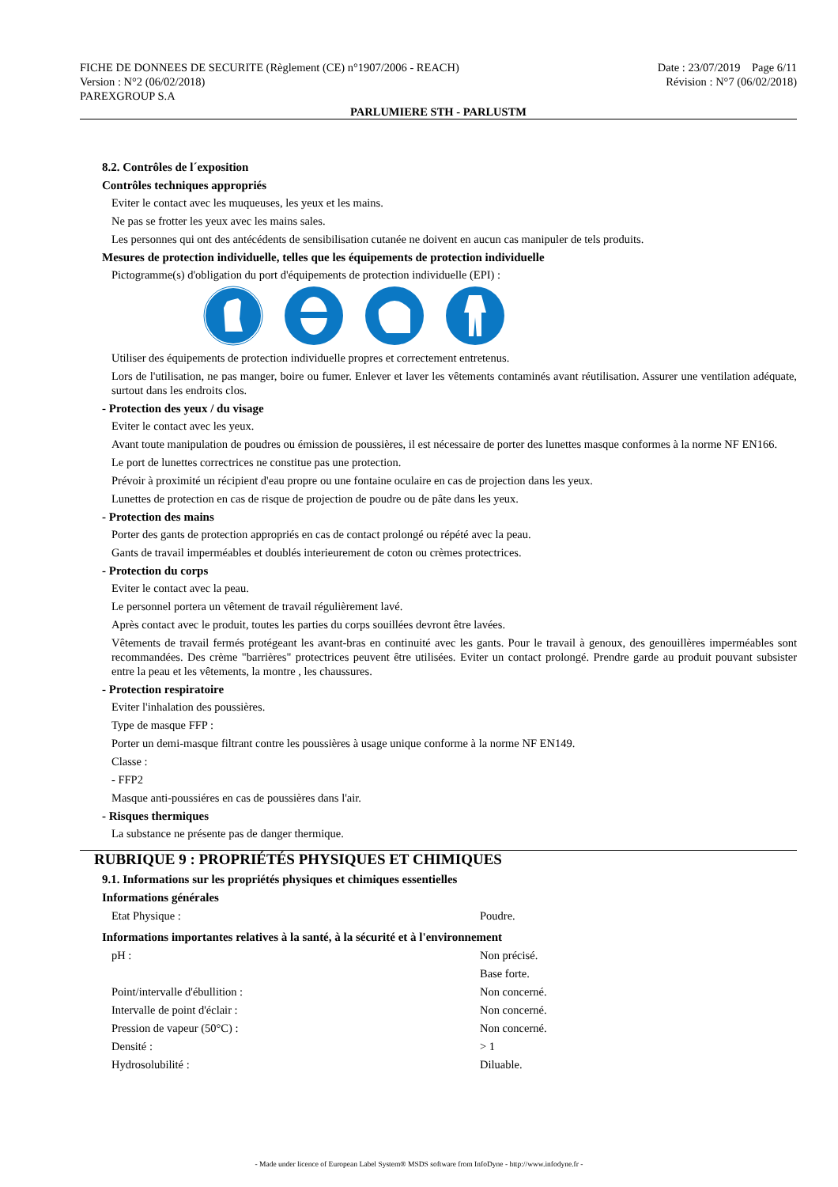Date : 23/07/2019 Page 6/11
Révision : N°7 (06/02/2018)
FICHE DE DONNEES DE SECURITE (Règlement (CE) n°1907/2006 - REACH)
Version : N°2 (06/02/2018)
PAREXGROUP S.A
PARLUMIERE STH - PARLUSTM
8.2. Contrôles de l´exposition
Contrôles techniques appropriés
Eviter le contact avec les muqueuses, les yeux et les mains.
Ne pas se frotter les yeux avec les mains sales.
Les personnes qui ont des antécédents de sensibilisation cutanée ne doivent en aucun cas manipuler de tels produits.
Mesures de protection individuelle, telles que les équipements de protection individuelle
Pictogramme(s) d'obligation du port d'équipements de protection individuelle (EPI) :
Utiliser des équipements de protection individuelle propres et correctement entretenus.
Lors de l'utilisation, ne pas manger, boire ou fumer. Enlever et laver les vêtements contaminés avant réutilisation. Assurer une ventilation adéquate, surtout dans les endroits clos.
- Protection des yeux / du visage
Eviter le contact avec les yeux.
Avant toute manipulation de poudres ou émission de poussières, il est nécessaire de porter des lunettes masque conformes à la norme NF EN166.
Le port de lunettes correctrices ne constitue pas une protection.
Prévoir à proximité un récipient d'eau propre ou une fontaine oculaire en cas de projection dans les yeux.
Lunettes de protection en cas de risque de projection de poudre ou de pâte dans les yeux.
- Protection des mains
Porter des gants de protection appropriés en cas de contact prolongé ou répété avec la peau.
Gants de travail imperméables et doublés interieurement de coton ou crèmes protectrices.
- Protection du corps
Eviter le contact avec la peau.
Le personnel portera un vêtement de travail régulièrement lavé.
Après contact avec le produit, toutes les parties du corps souillées devront être lavées.
Vêtements de travail fermés protégeant les avant-bras en continuité avec les gants. Pour le travail à genoux, des genouillères imperméables sont recommandées. Des crème "barrières" protectrices peuvent être utilisées. Eviter un contact prolongé. Prendre garde au produit pouvant subsister entre la peau et les vêtements, la montre , les chaussures.
- Protection respiratoire
Eviter l'inhalation des poussières.
Type de masque FFP :
Porter un demi-masque filtrant contre les poussières à usage unique conforme à la norme NF EN149.
Classe :
- FFP2
Masque anti-poussiéres en cas de poussières dans l'air.
- Risques thermiques
La substance ne présente pas de danger thermique.
RUBRIQUE 9 : PROPRIÉTÉS PHYSIQUES ET CHIMIQUES
9.1. Informations sur les propriétés physiques et chimiques essentielles
Informations générales
| Etat Physique : | Poudre. |
Informations importantes relatives à la santé, à la sécurité et à l'environnement
| pH : | Non précisé. |
| | Base forte. |
| Point/intervalle d'ébullition : | Non concerné. |
| Intervalle de point d'éclair : | Non concerné. |
| Pression de vapeur (50°C) : | Non concerné. |
| Densité : | > 1 |
| Hydrosolubilité : | Diluable. |
- Made under licence of European Label System® MSDS software from InfoDyne - http://www.infodyne.fr -